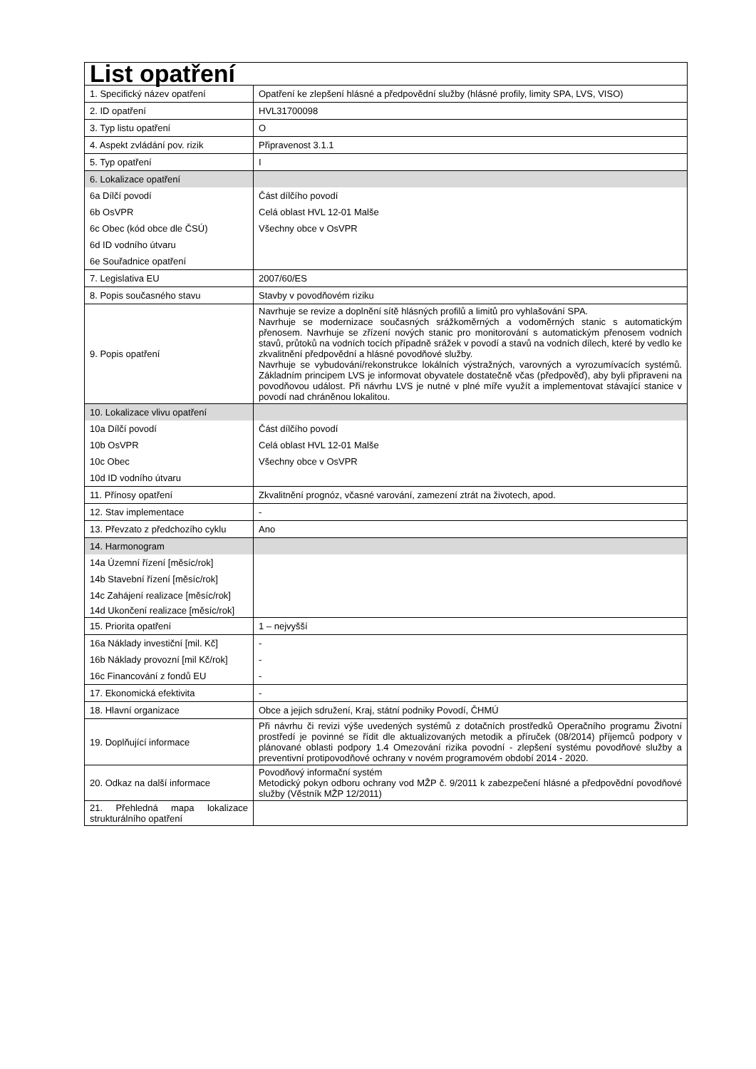| List opatření | |
| 1. Specifický název opatření | Opatření ke zlepšení hlásné a předpovědní služby (hlásné profily, limity SPA, LVS, VISO) |
| 2. ID opatření | HVL31700098 |
| 3. Typ listu opatření | O |
| 4. Aspekt zvládání pov. rizik | Připravenost 3.1.1 |
| 5. Typ opatření | I |
| 6. Lokalizace opatření | |
| 6a Dílčí povodí | Část dílčího povodí |
| 6b OsVPR | Celá oblast HVL 12-01 Malše |
| 6c Obec (kód obce dle ČSÚ) | Všechny obce v OsVPR |
| 6d ID vodního útvaru | |
| 6e Souřadnice opatření | |
| 7. Legislativa EU | 2007/60/ES |
| 8. Popis současného stavu | Stavby v povodňovém riziku |
| 9. Popis opatření | Navrhuje se revize a doplnění sítě hlásných profilů a limitů pro vyhlašování SPA. Navrhuje se modernizace současných srážkoměrných a vodoměrných stanic s automatickým přenosem. Navrhuje se zřízení nových stanic pro monitorování s automatickým přenosem vodních stavů, průtoků na vodních tocích případně srážek v povodí a stavů na vodních dílech, které by vedlo ke zkvalitnění předpovědní a hlásné povodňové služby. Navrhuje se vybudování/rekonstrukce lokálních výstražných, varovných a vyrozumívacích systémů. Základním principem LVS je informovat obyvatele dostatečně včas (předpověď), aby byli připraveni na povodňovou událost. Při návrhu LVS je nutné v plné míře využít a implementovat stávající stanice v povodí nad chráněnou lokalitou. |
| 10. Lokalizace vlivu opatření | |
| 10a Dílčí povodí | Část dílčího povodí |
| 10b OsVPR | Celá oblast HVL 12-01 Malše |
| 10c Obec | Všechny obce v OsVPR |
| 10d ID vodního útvaru | |
| 11. Přínosy opatření | Zkvalitnění prognóz, včasné varování, zamezení ztrát na životech, apod. |
| 12. Stav implementace | - |
| 13. Převzato z předchozího cyklu | Ano |
| 14. Harmonogram | |
| 14a Územní řízení [měsíc/rok] | |
| 14b Stavební řízení [měsíc/rok] | |
| 14c Zahájení realizace [měsíc/rok] | |
| 14d Ukončení realizace [měsíc/rok] | |
| 15. Priorita opatření | 1 – nejvyšší |
| 16a Náklady investiční [mil. Kč] | - |
| 16b Náklady provozní [mil Kč/rok] | - |
| 16c Financování z fondů EU | - |
| 17. Ekonomická efektivita | - |
| 18. Hlavní organizace | Obce a jejich sdružení, Kraj, státní podniky Povodí, ČHMÚ |
| 19. Doplňující informace | Při návrhu či revizi výše uvedených systémů z dotačních prostředků Operačního programu Životní prostředí je povinné se řídit dle aktualizovaných metodik a příruček (08/2014) příjemců podpory v plánované oblasti podpory 1.4 Omezování rizika povodní - zlepšení systému povodňové služby a preventivní protipovodňové ochrany v novém programovém období 2014 - 2020. |
| 20. Odkaz na další informace | Povodňový informační systém Metodický pokyn odboru ochrany vod MŽP č. 9/2011 k zabezpečení hlásné a předpovědní povodňové služby (Věstník MŽP 12/2011) |
| 21. Přehledná mapa lokalizace strukturálního opatření | |